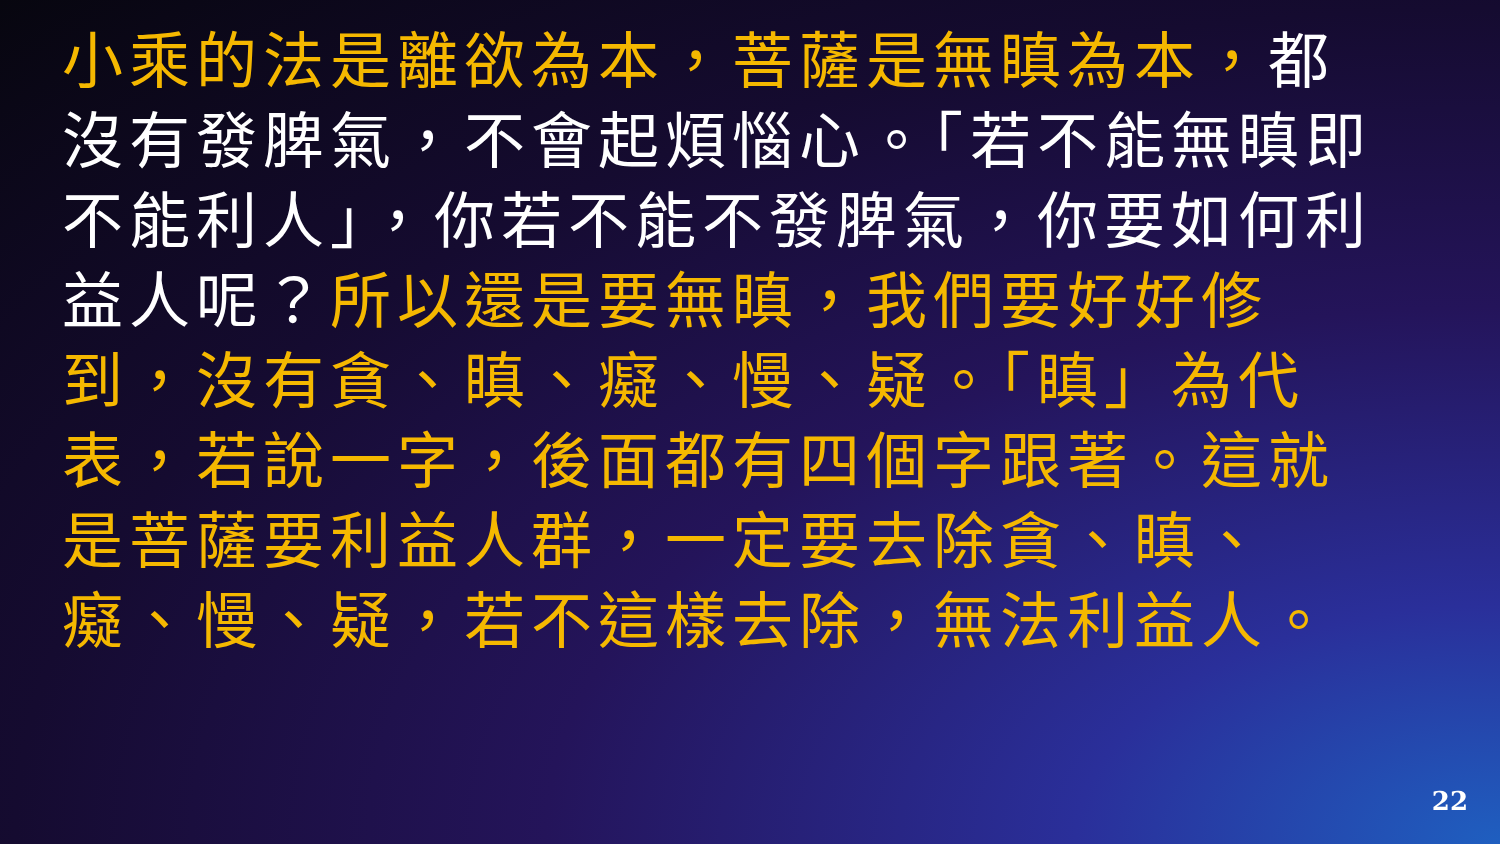小乘的法是離欲為本，菩薩是無瞋為本，都沒有發脾氣，不會起煩惱心。「若不能無瞋即不能利人」，你若不能不發脾氣，你要如何利益人呢？所以還是要無瞋，我們要好好修到，沒有貪、瞋、癡、慢、疑。「瞋」為代表，若說一字，後面都有四個字跟著。這就是菩薩要利益人群，一定要去除貪、瞋、癡、慢、疑，若不這樣去除，無法利益人。
22